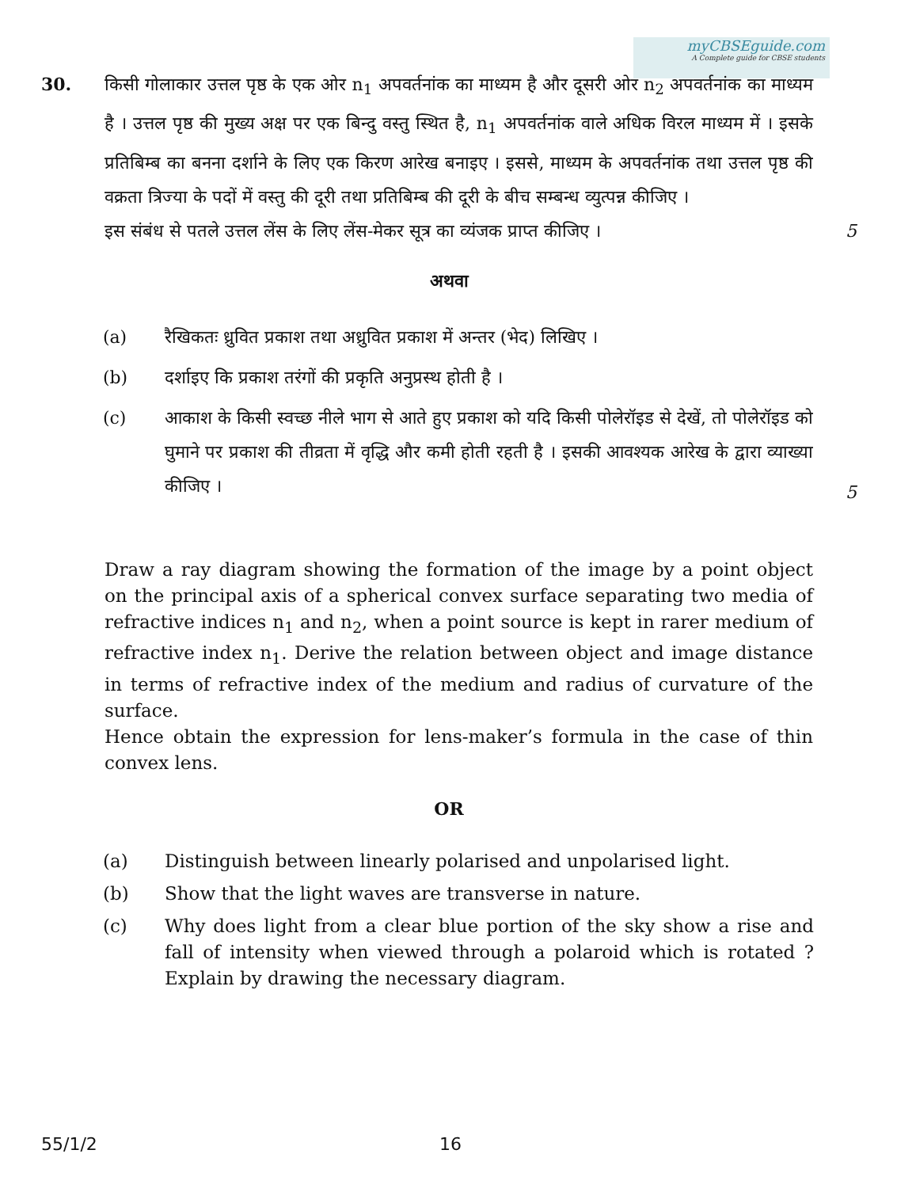myCBSEguide.com
A Complete guide for CBSE students
30. किसी गोलाकार उत्तल पृष्ठ के एक ओर n<sub>1</sub> अपवर्तनांक का माध्यम है और दूसरी ओर n<sub>2</sub> अपवर्तनांक का माध्यम है । उत्तल पृष्ठ की मुख्य अक्ष पर एक बिन्दु वस्तु स्थित है, n<sub>1</sub> अपवर्तनांक वाले अधिक विरल माध्यम में । इसके प्रतिबिम्ब का बनना दर्शाने के लिए एक किरण आरेख बनाइए । इससे, माध्यम के अपवर्तनांक तथा उत्तल पृष्ठ की वक्रता त्रिज्या के पदों में वस्तु की दूरी तथा प्रतिबिम्ब की दूरी के बीच सम्बन्ध व्युत्पन्न कीजिए ।
इस संबंध से पतले उत्तल लेंस के लिए लेंस-मेकर सूत्र का व्यंजक प्राप्त कीजिए ।
5
अथवा
(a) रैखिकतः ध्रुवित प्रकाश तथा अध्रुवित प्रकाश में अन्तर (भेद) लिखिए ।
(b) दर्शाइए कि प्रकाश तरंगों की प्रकृति अनुप्रस्थ होती है ।
(c) आकाश के किसी स्वच्छ नीले भाग से आते हुए प्रकाश को यदि किसी पोलेरॉइड से देखें, तो पोलेरॉइड को घुमाने पर प्रकाश की तीव्रता में वृद्धि और कमी होती रहती है । इसकी आवश्यक आरेख के द्वारा व्याख्या कीजिए ।
5
Draw a ray diagram showing the formation of the image by a point object on the principal axis of a spherical convex surface separating two media of refractive indices n<sub>1</sub> and n<sub>2</sub>, when a point source is kept in rarer medium of refractive index n<sub>1</sub>. Derive the relation between object and image distance in terms of refractive index of the medium and radius of curvature of the surface.
Hence obtain the expression for lens-maker’s formula in the case of thin convex lens.
OR
(a) Distinguish between linearly polarised and unpolarised light.
(b) Show that the light waves are transverse in nature.
(c) Why does light from a clear blue portion of the sky show a rise and fall of intensity when viewed through a polaroid which is rotated ? Explain by drawing the necessary diagram.
55/1/2 16